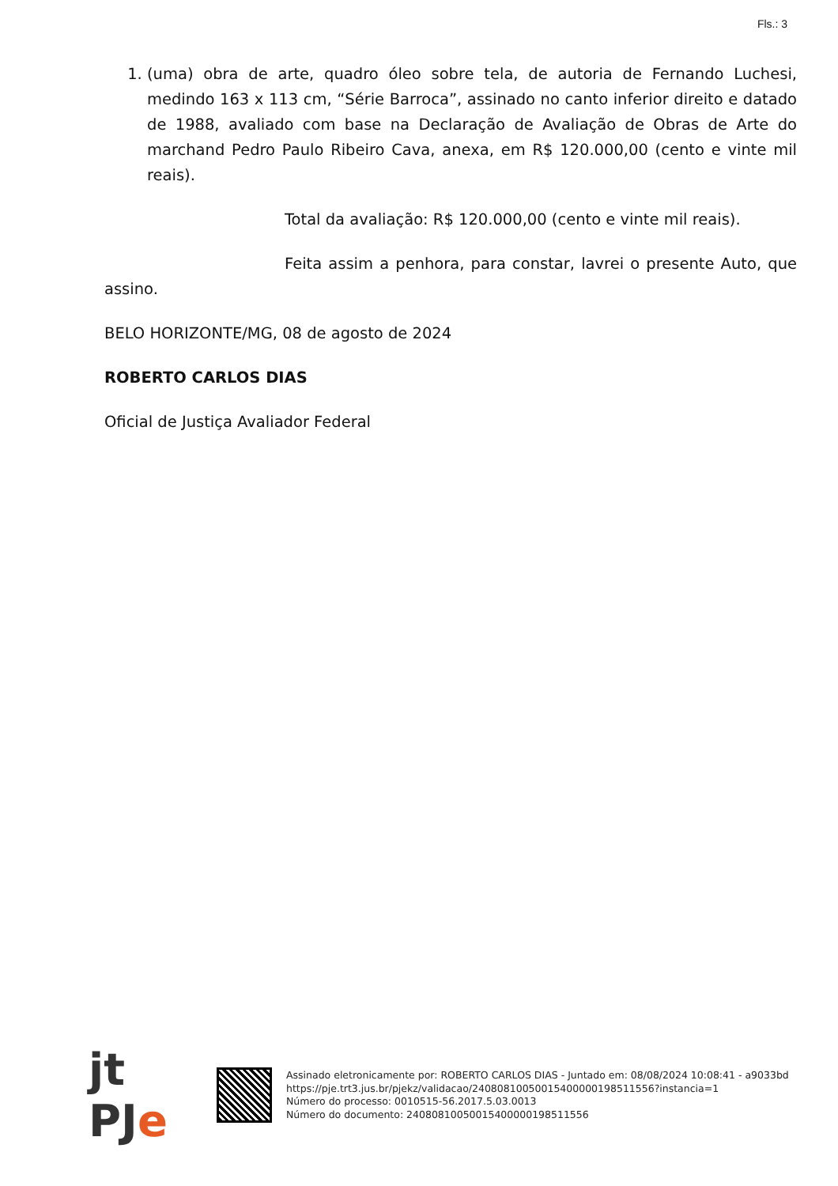Fls.: 3
1. (uma) obra de arte, quadro óleo sobre tela, de autoria de Fernando Luchesi, medindo 163 x 113 cm, “Série Barroca”, assinado no canto inferior direito e datado de 1988, avaliado com base na Declaração de Avaliação de Obras de Arte do marchand Pedro Paulo Ribeiro Cava, anexa, em R$ 120.000,00 (cento e vinte mil reais).
Total da avaliação: R$ 120.000,00 (cento e vinte mil reais).
Feita assim a penhora, para constar, lavrei o presente Auto, que assino.
BELO HORIZONTE/MG, 08 de agosto de 2024
ROBERTO CARLOS DIAS
Oficial de Justiça Avaliador Federal
jt PJe
Assinado eletronicamente por: ROBERTO CARLOS DIAS - Juntado em: 08/08/2024 10:08:41 - a9033bd
https://pje.trt3.jus.br/pjekz/validacao/24080810050015400000198511556?instancia=1
Número do processo: 0010515-56.2017.5.03.0013
Número do documento: 24080810050015400000198511556